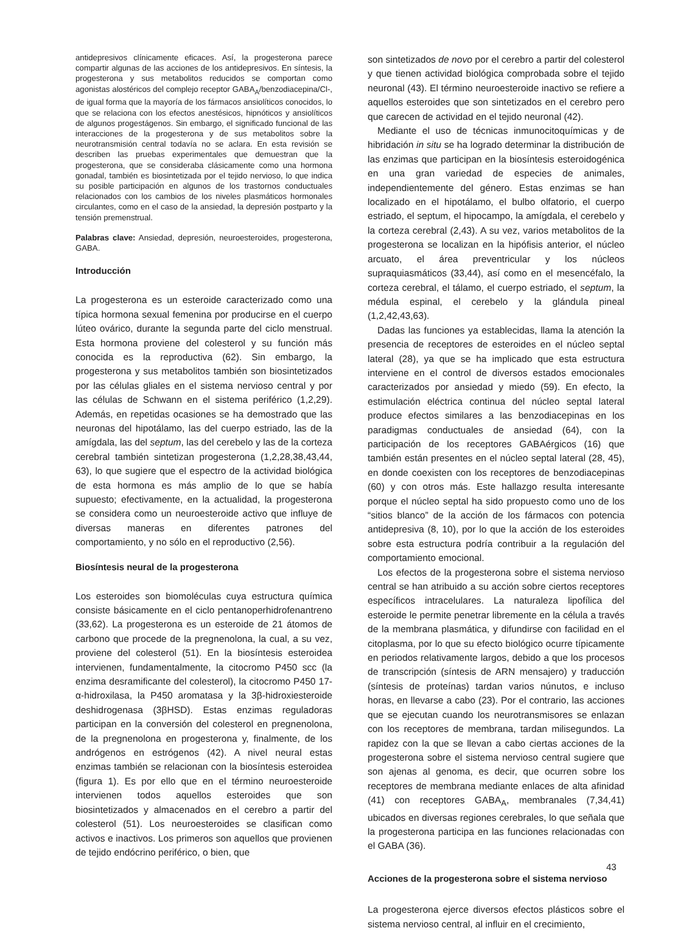antidepresivos clínicamente eficaces. Así, la progesterona parece compartir algunas de las acciones de los antidepresivos. En síntesis, la progesterona y sus metabolitos reducidos se comportan como agonistas alostéricos del complejo receptor GABA<sub>A</sub>/benzodiacepina/Cl-, de igual forma que la mayoría de los fármacos ansiolíticos conocidos, lo que se relaciona con los efectos anestésicos, hipnóticos y ansiolíticos de algunos progestágenos. Sin embargo, el significado funcional de las interacciones de la progesterona y de sus metabolitos sobre la neurotransmisión central todavía no se aclara. En esta revisión se describen las pruebas experimentales que demuestran que la progesterona, que se consideraba clásicamente como una hormona gonadal, también es biosintetizada por el tejido nervioso, lo que indica su posible participación en algunos de los trastornos conductuales relacionados con los cambios de los niveles plasmáticos hormonales circulantes, como en el caso de la ansiedad, la depresión postparto y la tensión premenstrual.
Palabras clave: Ansiedad, depresión, neuroesteroides, progesterona, GABA.
Introducción
La progesterona es un esteroide caracterizado como una típica hormona sexual femenina por producirse en el cuerpo lúteo ovárico, durante la segunda parte del ciclo menstrual. Esta hormona proviene del colesterol y su función más conocida es la reproductiva (62). Sin embargo, la progesterona y sus metabolitos también son biosintetizados por las células gliales en el sistema nervioso central y por las células de Schwann en el sistema periférico (1,2,29). Además, en repetidas ocasiones se ha demostrado que las neuronas del hipotálamo, las del cuerpo estriado, las de la amígdala, las del septum, las del cerebelo y las de la corteza cerebral también sintetizan progesterona (1,2,28,38,43,44, 63), lo que sugiere que el espectro de la actividad biológica de esta hormona es más amplio de lo que se había supuesto; efectivamente, en la actualidad, la progesterona se considera como un neuroesteroide activo que influye de diversas maneras en diferentes patrones del comportamiento, y no sólo en el reproductivo (2,56).
Biosíntesis neural de la progesterona
Los esteroides son biomoléculas cuya estructura química consiste básicamente en el ciclo pentanoperhidrofenantreno (33,62). La progesterona es un esteroide de 21 átomos de carbono que procede de la pregnenolona, la cual, a su vez, proviene del colesterol (51). En la biosíntesis esteroidea intervienen, fundamentalmente, la citocromo P450 scc (la enzima desramificante del colesterol), la citocromo P450 17-α-hidroxilasa, la P450 aromatasa y la 3β-hidroxiesteroide deshidrogenasa (3βHSD). Estas enzimas reguladoras participan en la conversión del colesterol en pregnenolona, de la pregnenolona en progesterona y, finalmente, de los andrógenos en estrógenos (42). A nivel neural estas enzimas también se relacionan con la biosíntesis esteroidea (figura 1). Es por ello que en el término neuroesteroide intervienen todos aquellos esteroides que son biosintetizados y almacenados en el cerebro a partir del colesterol (51). Los neuroesteroides se clasifican como activos e inactivos. Los primeros son aquellos que provienen de tejido endócrino periférico, o bien, que
son sintetizados de novo por el cerebro a partir del colesterol y que tienen actividad biológica comprobada sobre el tejido neuronal (43). El término neuroesteroide inactivo se refiere a aquellos esteroides que son sintetizados en el cerebro pero que carecen de actividad en el tejido neuronal (42).
Mediante el uso de técnicas inmunocitoquímicas y de hibridación in situ se ha logrado determinar la distribución de las enzimas que participan en la biosíntesis esteroidogénica en una gran variedad de especies de animales, independientemente del género. Estas enzimas se han localizado en el hipotálamo, el bulbo olfatorio, el cuerpo estriado, el septum, el hipocampo, la amígdala, el cerebelo y la corteza cerebral (2,43). A su vez, varios metabolitos de la progesterona se localizan en la hipófisis anterior, el núcleo arcuato, el área preventricular y los núcleos supraquiasmáticos (33,44), así como en el mesencéfalo, la corteza cerebral, el tálamo, el cuerpo estriado, el septum, la médula espinal, el cerebelo y la glándula pineal (1,2,42,43,63).
Dadas las funciones ya establecidas, llama la atención la presencia de receptores de esteroides en el núcleo septal lateral (28), ya que se ha implicado que esta estructura interviene en el control de diversos estados emocionales caracterizados por ansiedad y miedo (59). En efecto, la estimulación eléctrica continua del núcleo septal lateral produce efectos similares a las benzodiacepinas en los paradigmas conductuales de ansiedad (64), con la participación de los receptores GABAérgicos (16) que también están presentes en el núcleo septal lateral (28, 45), en donde coexisten con los receptores de benzodiacepinas (60) y con otros más. Este hallazgo resulta interesante porque el núcleo septal ha sido propuesto como uno de los “sitios blanco” de la acción de los fármacos con potencia antidepresiva (8, 10), por lo que la acción de los esteroides sobre esta estructura podría contribuir a la regulación del comportamiento emocional.
Los efectos de la progesterona sobre el sistema nervioso central se han atribuido a su acción sobre ciertos receptores específicos intracelulares. La naturaleza lipofílica del esteroide le permite penetrar libremente en la célula a través de la membrana plasmática, y difundirse con facilidad en el citoplasma, por lo que su efecto biológico ocurre típicamente en periodos relativamente largos, debido a que los procesos de transcripción (síntesis de ARN mensajero) y traducción (síntesis de proteínas) tardan varios núnutos, e incluso horas, en llevarse a cabo (23). Por el contrario, las acciones que se ejecutan cuando los neurotransmisores se enlazan con los receptores de membrana, tardan milisegundos. La rapidez con la que se llevan a cabo ciertas acciones de la progesterona sobre el sistema nervioso central sugiere que son ajenas al genoma, es decir, que ocurren sobre los receptores de membrana mediante enlaces de alta afinidad (41) con receptores GABA<sub>A</sub>, membranales (7,34,41) ubicados en diversas regiones cerebrales, lo que señala que la progesterona participa en las funciones relacionadas con el GABA (36).
Acciones de la progesterona sobre el sistema nervioso
La progesterona ejerce diversos efectos plásticos sobre el sistema nervioso central, al influir en el crecimiento,
43